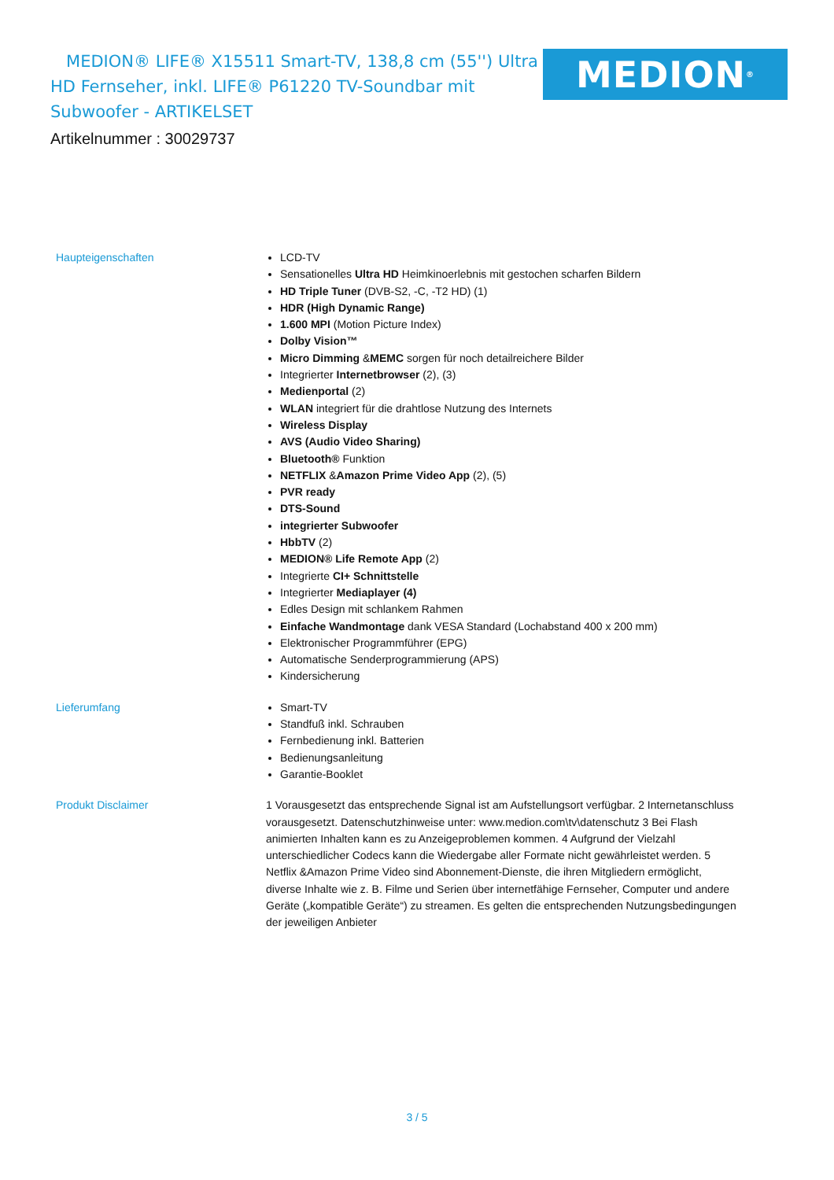MEDION® LIFE® X15511 Smart-TV, 138,8 cm (55'') Ultra HD Fernseher, inkl. LIFE® P61220 TV-Soundbar mit Subwoofer - ARTIKELSET
Artikelnummer : 30029737
MEDION<sup>®</sup>
Haupteigenschaften
LCD-TV
Sensationelles Ultra HD Heimkinoerlebnis mit gestochen scharfen Bildern
HD Triple Tuner (DVB-S2, -C, -T2 HD) (1)
HDR (High Dynamic Range)
1.600 MPI (Motion Picture Index)
Dolby Vision™
Micro Dimming &MEMC sorgen für noch detailreichere Bilder
Integrierter Internetbrowser (2), (3)
Medienportal (2)
WLAN integriert für die drahtlose Nutzung des Internets
Wireless Display
AVS (Audio Video Sharing)
Bluetooth® Funktion
NETFLIX &Amazon Prime Video App (2), (5)
PVR ready
DTS-Sound
integrierter Subwoofer
HbbTV (2)
MEDION® Life Remote App (2)
Integrierte CI+ Schnittstelle
Integrierter Mediaplayer (4)
Edles Design mit schlankem Rahmen
Einfache Wandmontage dank VESA Standard (Lochabstand 400 x 200 mm)
Elektronischer Programmführer (EPG)
Automatische Senderprogrammierung (APS)
Kindersicherung
Lieferumfang
Smart-TV
Standfuß inkl. Schrauben
Fernbedienung inkl. Batterien
Bedienungsanleitung
Garantie-Booklet
Produkt Disclaimer
1 Vorausgesetzt das entsprechende Signal ist am Aufstellungsort verfügbar. 2 Internetanschluss vorausgesetzt. Datenschutzhinweise unter: www.medion.com\tv\datenschutz 3 Bei Flash animierten Inhalten kann es zu Anzeigeproblemen kommen. 4 Aufgrund der Vielzahl unterschiedlicher Codecs kann die Wiedergabe aller Formate nicht gewährleistet werden. 5 Netflix &Amazon Prime Video sind Abonnement-Dienste, die ihren Mitgliedern ermöglicht, diverse Inhalte wie z. B. Filme und Serien über internetfähige Fernseher, Computer und andere Geräte („kompatible Geräte“) zu streamen. Es gelten die entsprechenden Nutzungsbedingungen der jeweiligen Anbieter
3 / 5